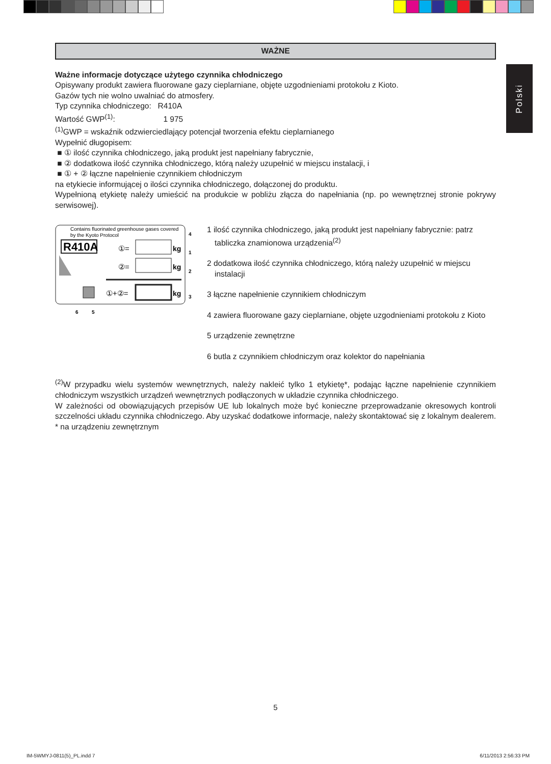Polski
WAŻNE
Ważne informacje dotyczące użytego czynnika chłodniczego
Opisywany produkt zawiera fluorowane gazy cieplarniane, objęte uzgodnieniami protokołu z Kioto.
Gazów tych nie wolno uwalniać do atmosfery.
Typ czynnika chłodniczego: R410A
Wartość GWP<sup>(1)</sup>: 1 975
<sup>(1)</sup> GWP = wskaźnik odzwierciedlający potencjał tworzenia efektu cieplarnianego
Wypełnić długopisem:
■ ① ilość czynnika chłodniczego, jaką produkt jest napełniany fabrycznie,
■ ② dodatkowa ilość czynnika chłodniczego, którą należy uzupełnić w miejscu instalacji, i
■ ① + ② łączne napełnienie czynnikiem chłodniczym
na etykiecie informującej o ilości czynnika chłodniczego, dołączonej do produktu.
Wypełnioną etykietę należy umieścić na produkcie w pobliżu złącza do napełniania (np. po wewnętrznej stronie pokrywy serwisowej).
Contains fluorinated greenhouse gases covered
by the Kyoto Protocol
R410A
①=
kg
②=
kg
①+②=
kg
4
1
2
3
6
5
1 ilość czynnika chłodniczego, jaką produkt jest napełniany fabrycznie: patrz tabliczka znamionowa urządzenia<sup>(2)</sup>
2 dodatkowa ilość czynnika chłodniczego, którą należy uzupełnić w miejscu instalacji
3 łączne napełnienie czynnikiem chłodniczym
4 zawiera fluorowane gazy cieplarniane, objęte uzgodnieniami protokołu z Kioto
5 urządzenie zewnętrzne
6 butla z czynnikiem chłodniczym oraz kolektor do napełniania
<sup>(2)</sup> W przypadku wielu systemów wewnętrznych, należy nakleić tylko 1 etykietę*, podając łączne napełnienie czynnikiem chłodniczym wszystkich urządzeń wewnętrznych podłączonych w układzie czynnika chłodniczego.
W zależności od obowiązujących przepisów UE lub lokalnych może być konieczne przeprowadzanie okresowych kontroli szczelności układu czynnika chłodniczego. Aby uzyskać dodatkowe informacje, należy skontaktować się z lokalnym dealerem.
* na urządzeniu zewnętrznym
5
IM-5WMYJ-0811(5)_PL.indd 7 6/11/2013 2:56:33 PM